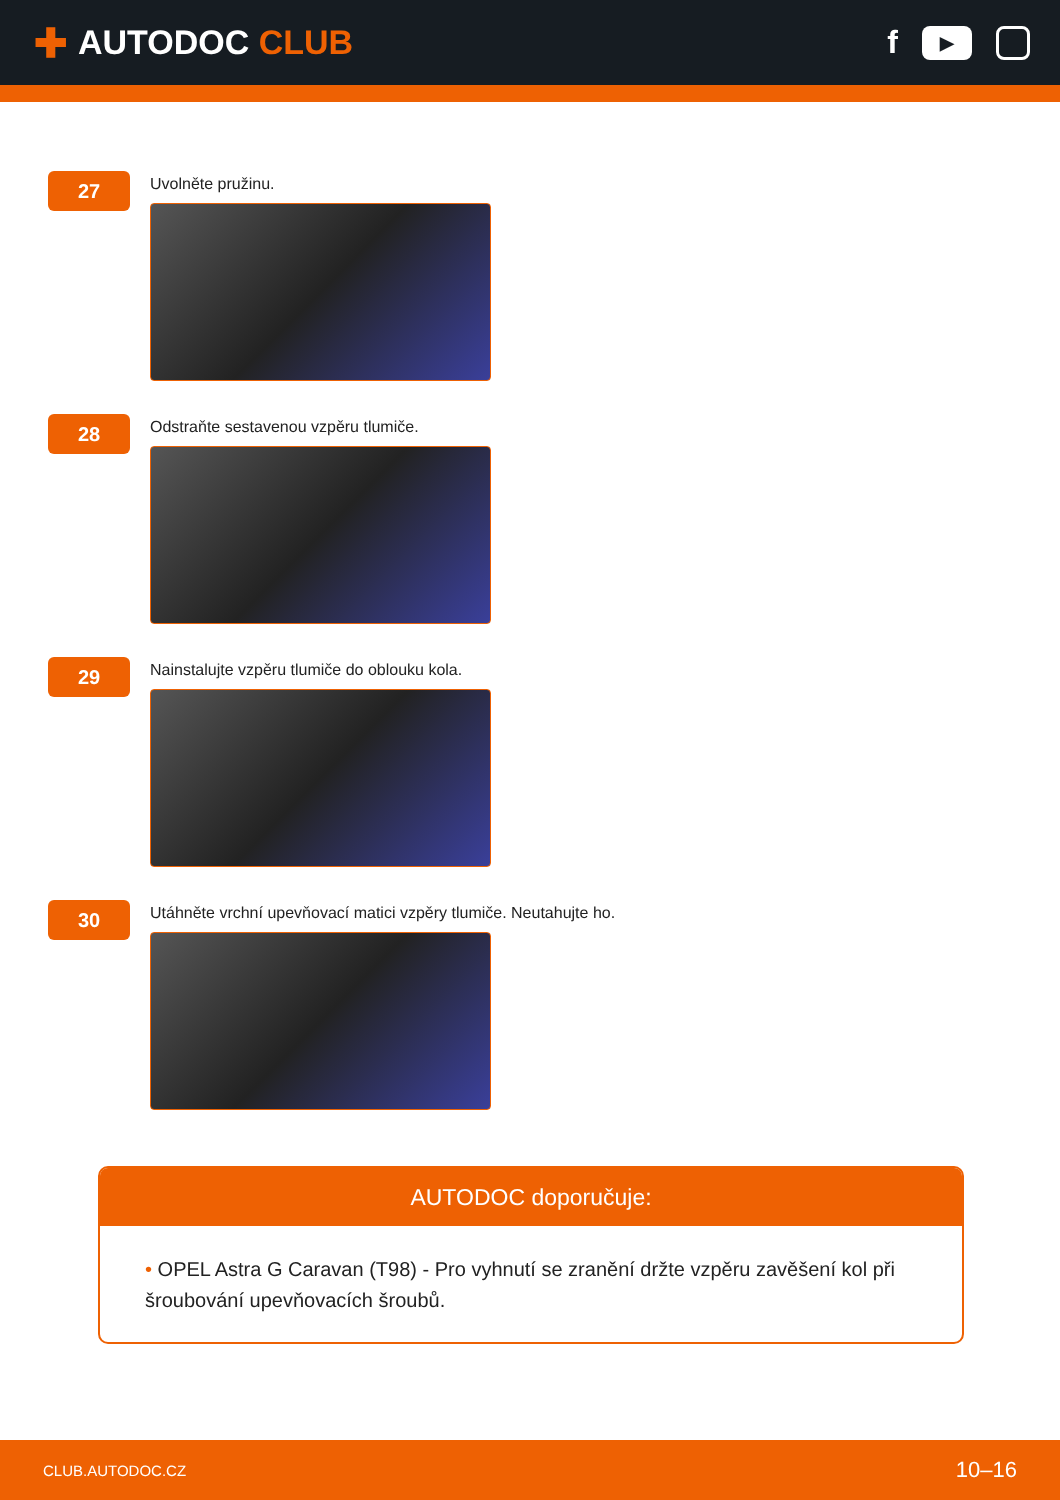✚ AUTODOC CLUB
f
▶
27
Uvolněte pružinu.
28
Odstraňte sestavenou vzpěru tlumiče.
29
Nainstalujte vzpěru tlumiče do oblouku kola.
30
Utáhněte vrchní upevňovací matici vzpěry tlumiče. Neutahujte ho.
AUTODOC doporučuje:
• OPEL Astra G Caravan (T98) - Pro vyhnutí se zranění držte vzpěru zavěšení kol při šroubování upevňovacích šroubů.
CLUB.AUTODOC.CZ 10–16